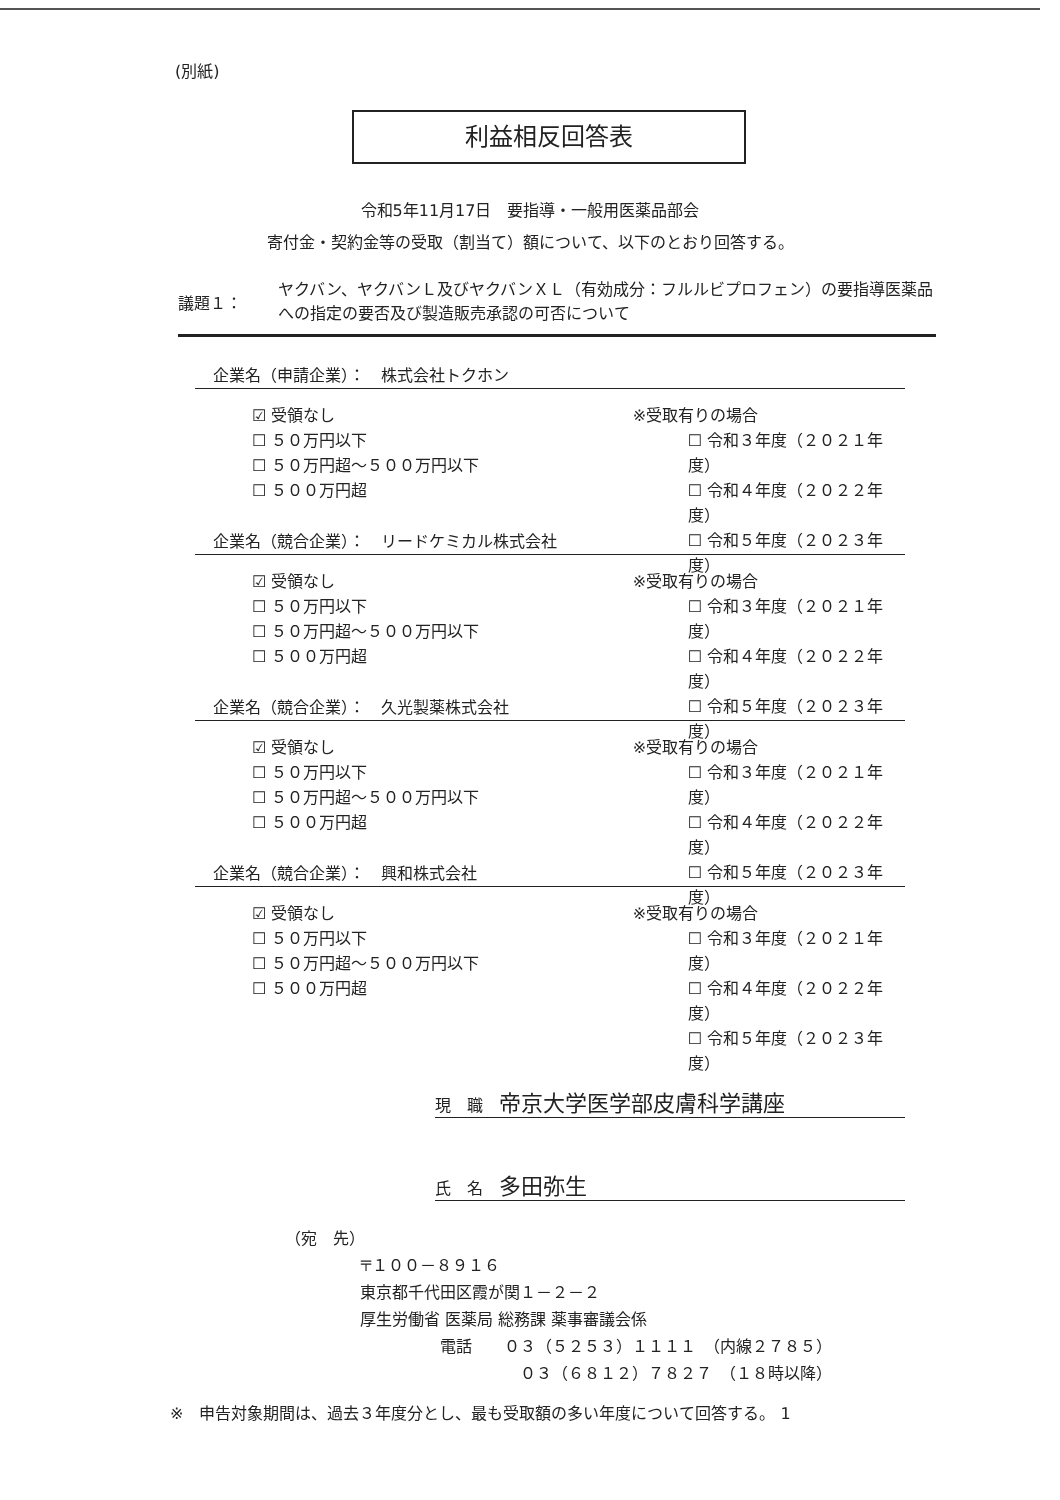(別紙)
利益相反回答表
令和5年11月17日　要指導・一般用医薬品部会
寄付金・契約金等の受取（割当て）額について、以下のとおり回答する。
議題１：
ヤクバン、ヤクバンＬ及びヤクバンＸＬ（有効成分：フルルビプロフェン）の要指導医薬品への指定の要否及び製造販売承認の可否について
企業名（申請企業）：　株式会社トクホン
☑ 受領なし
☐ ５０万円以下
☐ ５０万円超～５００万円以下
☐ ５００万円超
※受取有りの場合
☐ 令和３年度（２０２１年度）
☐ 令和４年度（２０２２年度）
☐ 令和５年度（２０２３年度）
企業名（競合企業）：　リードケミカル株式会社
☑ 受領なし
☐ ５０万円以下
☐ ５０万円超～５００万円以下
☐ ５００万円超
※受取有りの場合
☐ 令和３年度（２０２１年度）
☐ 令和４年度（２０２２年度）
☐ 令和５年度（２０２３年度）
企業名（競合企業）：　久光製薬株式会社
☑ 受領なし
☐ ５０万円以下
☐ ５０万円超～５００万円以下
☐ ５００万円超
※受取有りの場合
☐ 令和３年度（２０２１年度）
☐ 令和４年度（２０２２年度）
☐ 令和５年度（２０２３年度）
企業名（競合企業）：　興和株式会社
☑ 受領なし
☐ ５０万円以下
☐ ５０万円超～５００万円以下
☐ ５００万円超
※受取有りの場合
☐ 令和３年度（２０２１年度）
☐ 令和４年度（２０２２年度）
☐ 令和５年度（２０２３年度）
現　職　帝京大学医学部皮膚科学講座
氏　名　多田弥生
（宛　先）
〒１００－８９１６
東京都千代田区霞が関１－２－２
厚生労働省 医薬局 総務課 薬事審議会係
電話　　０３（５２５３）１１１１　（内線２７８５）
０３（６８１２）７８２７　（１８時以降）
※　申告対象期間は、過去３年度分とし、最も受取額の多い年度について回答する。 1